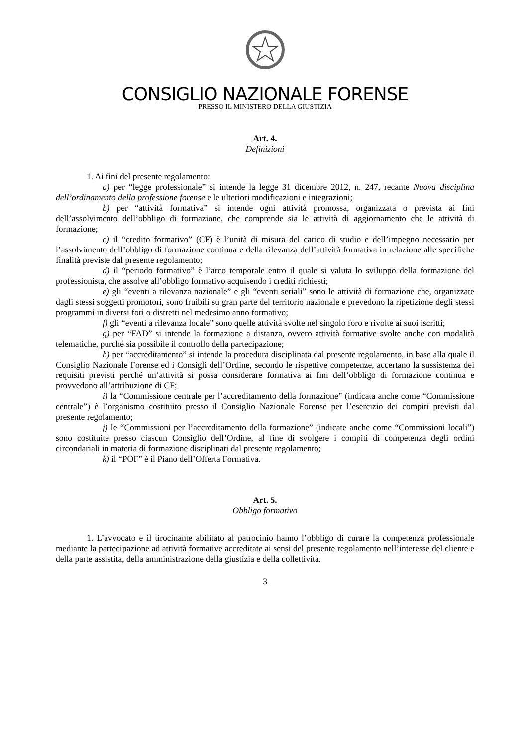CONSIGLIO NAZIONALE FORENSE
PRESSO IL MINISTERO DELLA GIUSTIZIA
Art. 4.
Definizioni
1. Ai fini del presente regolamento:
a) per “legge professionale” si intende la legge 31 dicembre 2012, n. 247, recante Nuova disciplina dell’ordinamento della professione forense e le ulteriori modificazioni e integrazioni;
b) per “attività formativa” si intende ogni attività promossa, organizzata o prevista ai fini dell’assolvimento dell’obbligo di formazione, che comprende sia le attività di aggiornamento che le attività di formazione;
c) il “credito formativo” (CF) è l’unità di misura del carico di studio e dell’impegno necessario per l’assolvimento dell’obbligo di formazione continua e della rilevanza dell’attività formativa in relazione alle specifiche finalità previste dal presente regolamento;
d) il “periodo formativo” è l’arco temporale entro il quale si valuta lo sviluppo della formazione del professionista, che assolve all’obbligo formativo acquisendo i crediti richiesti;
e) gli “eventi a rilevanza nazionale” e gli “eventi seriali” sono le attività di formazione che, organizzate dagli stessi soggetti promotori, sono fruibili su gran parte del territorio nazionale e prevedono la ripetizione degli stessi programmi in diversi fori o distretti nel medesimo anno formativo;
f) gli “eventi a rilevanza locale” sono quelle attività svolte nel singolo foro e rivolte ai suoi iscritti;
g) per “FAD” si intende la formazione a distanza, ovvero attività formative svolte anche con modalità telematiche, purché sia possibile il controllo della partecipazione;
h) per “accreditamento” si intende la procedura disciplinata dal presente regolamento, in base alla quale il Consiglio Nazionale Forense ed i Consigli dell’Ordine, secondo le rispettive competenze, accertano la sussistenza dei requisiti previsti perché un’attività si possa considerare formativa ai fini dell’obbligo di formazione continua e provvedono all’attribuzione di CF;
i) la “Commissione centrale per l’accreditamento della formazione” (indicata anche come “Commissione centrale”) è l’organismo costituito presso il Consiglio Nazionale Forense per l’esercizio dei compiti previsti dal presente regolamento;
j) le “Commissioni per l’accreditamento della formazione” (indicate anche come “Commissioni locali”) sono costituite presso ciascun Consiglio dell’Ordine, al fine di svolgere i compiti di competenza degli ordini circondariali in materia di formazione disciplinati dal presente regolamento;
k) il “POF” è il Piano dell’Offerta Formativa.
Art. 5.
Obbligo formativo
1. L’avvocato e il tirocinante abilitato al patrocinio hanno l’obbligo di curare la competenza professionale mediante la partecipazione ad attività formative accreditate ai sensi del presente regolamento nell’interesse del cliente e della parte assistita, della amministrazione della giustizia e della collettività.
3